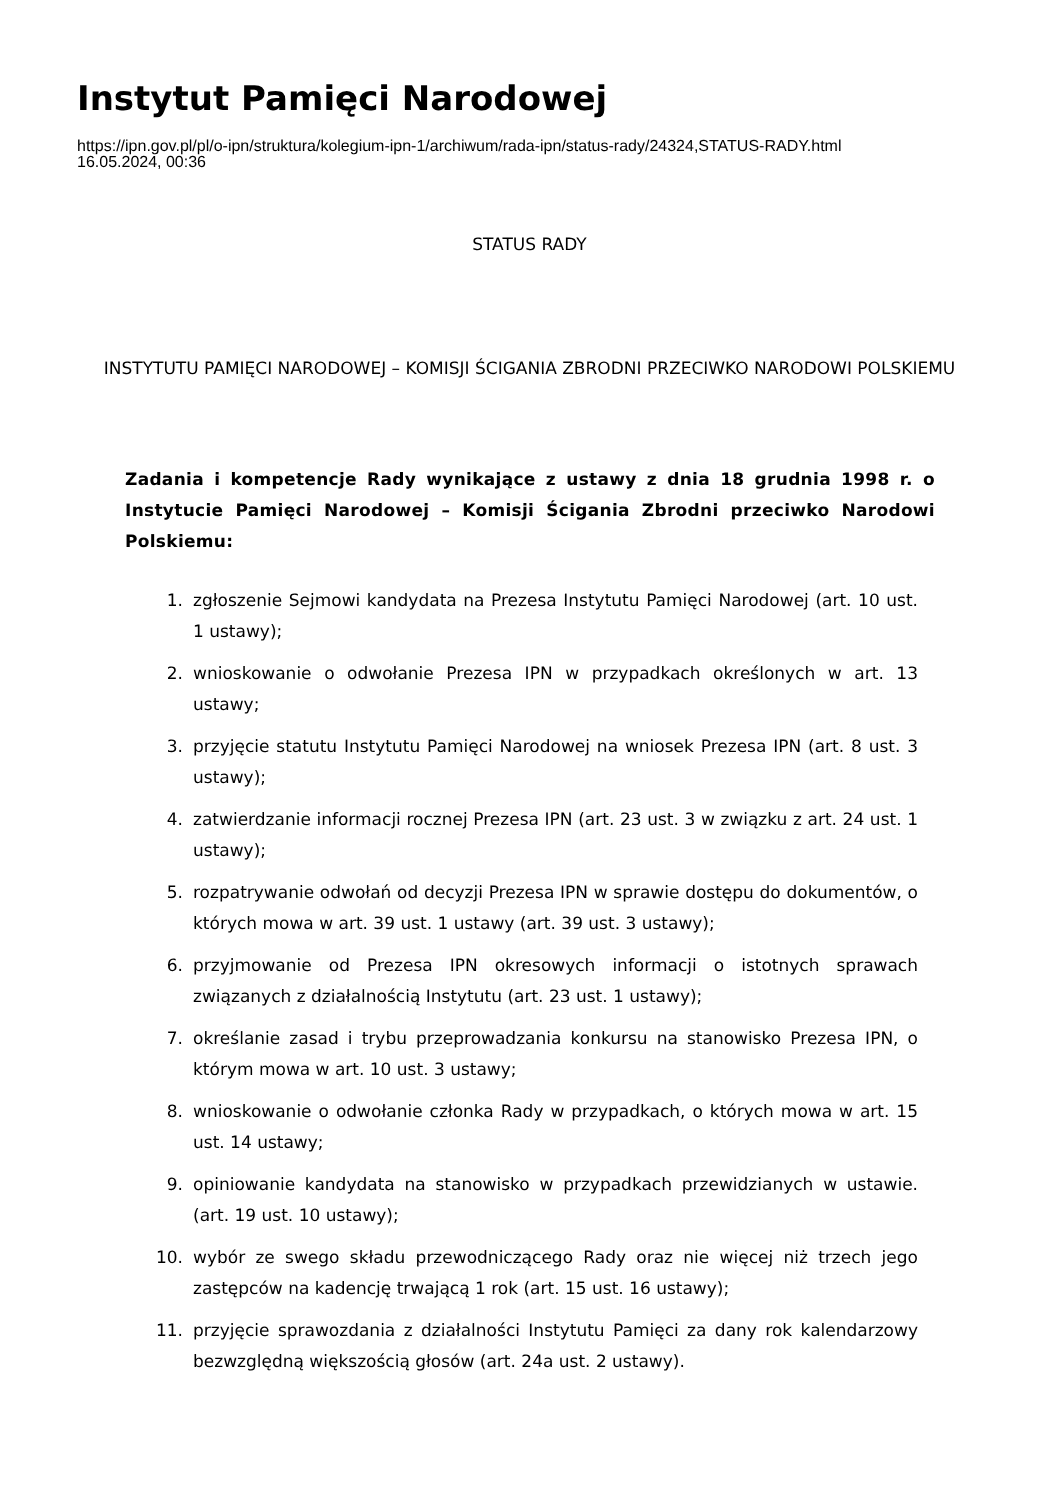Instytut Pamięci Narodowej
https://ipn.gov.pl/pl/o-ipn/struktura/kolegium-ipn-1/archiwum/rada-ipn/status-rady/24324,STATUS-RADY.html
16.05.2024, 00:36
STATUS RADY
INSTYTUTU PAMIĘCI NARODOWEJ – KOMISJI ŚCIGANIA ZBRODNI PRZECIWKO NARODOWI POLSKIEMU
Zadania i kompetencje Rady wynikające z ustawy z dnia 18 grudnia 1998 r. o Instytucie Pamięci Narodowej – Komisji Ścigania Zbrodni przeciwko Narodowi Polskiemu:
1. zgłoszenie Sejmowi kandydata na Prezesa Instytutu Pamięci Narodowej (art. 10 ust. 1 ustawy);
2. wnioskowanie o odwołanie Prezesa IPN w przypadkach określonych w art. 13 ustawy;
3. przyjęcie statutu Instytutu Pamięci Narodowej na wniosek Prezesa IPN (art. 8 ust. 3 ustawy);
4. zatwierdzanie informacji rocznej Prezesa IPN (art. 23 ust. 3 w związku z art. 24 ust. 1 ustawy);
5. rozpatrywanie odwołań od decyzji Prezesa IPN w sprawie dostępu do dokumentów, o których mowa w art. 39 ust. 1 ustawy (art. 39 ust. 3 ustawy);
6. przyjmowanie od Prezesa IPN okresowych informacji o istotnych sprawach związanych z działalnością Instytutu (art. 23 ust. 1 ustawy);
7. określanie zasad i trybu przeprowadzania konkursu na stanowisko Prezesa IPN, o którym mowa w art. 10 ust. 3 ustawy;
8. wnioskowanie o odwołanie członka Rady w przypadkach, o których mowa w art. 15 ust. 14 ustawy;
9. opiniowanie kandydata na stanowisko w przypadkach przewidzianych w ustawie. (art. 19 ust. 10 ustawy);
10. wybór ze swego składu przewodniczącego Rady oraz nie więcej niż trzech jego zastępców na kadencję trwającą 1 rok (art. 15 ust. 16 ustawy);
11. przyjęcie sprawozdania z działalności Instytutu Pamięci za dany rok kalendarzowy bezwzględną większością głosów (art. 24a ust. 2 ustawy).